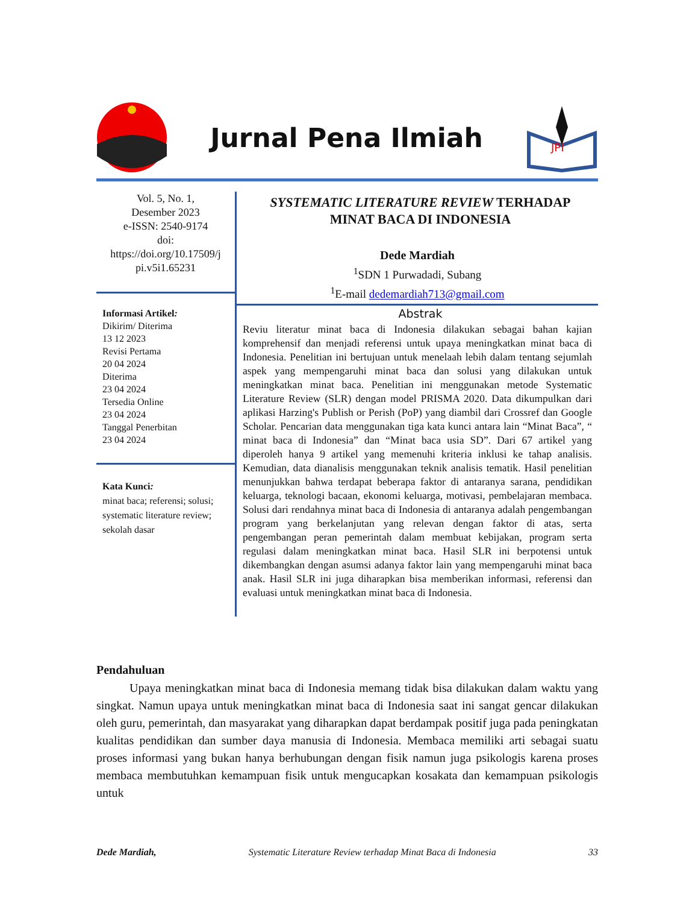Jurnal Pena Ilmiah
JPI
Vol. 5, No. 1,
Desember 2023
e-ISSN: 2540-9174
doi:
https://doi.org/10.17509/j
pi.v5i1.65231
Informasi Artikel:
Dikirim/ Diterima
13 12 2023
Revisi Pertama
20 04 2024
Diterima
23 04 2024
Tersedia Online
23 04 2024
Tanggal Penerbitan
23 04 2024
Kata Kunci:
minat baca; referensi; solusi; systematic literature review; sekolah dasar
SYSTEMATIC LITERATURE REVIEW TERHADAP
MINAT BACA DI INDONESIA
Dede Mardiah
<sup>1</sup> SDN 1 Purwadadi, Subang
<sup>1</sup> E-mail dedemardiah713@gmail.com
Abstrak
Reviu literatur minat baca di Indonesia dilakukan sebagai bahan kajian komprehensif dan menjadi referensi untuk upaya meningkatkan minat baca di Indonesia. Penelitian ini bertujuan untuk menelaah lebih dalam tentang sejumlah aspek yang mempengaruhi minat baca dan solusi yang dilakukan untuk meningkatkan minat baca. Penelitian ini menggunakan metode Systematic Literature Review (SLR) dengan model PRISMA 2020. Data dikumpulkan dari aplikasi Harzing's Publish or Perish (PoP) yang diambil dari Crossref dan Google Scholar. Pencarian data menggunakan tiga kata kunci antara lain “Minat Baca”, “ minat baca di Indonesia” dan “Minat baca usia SD”. Dari 67 artikel yang diperoleh hanya 9 artikel yang memenuhi kriteria inklusi ke tahap analisis. Kemudian, data dianalisis menggunakan teknik analisis tematik. Hasil penelitian menunjukkan bahwa terdapat beberapa faktor di antaranya sarana, pendidikan keluarga, teknologi bacaan, ekonomi keluarga, motivasi, pembelajaran membaca. Solusi dari rendahnya minat baca di Indonesia di antaranya adalah pengembangan program yang berkelanjutan yang relevan dengan faktor di atas, serta pengembangan peran pemerintah dalam membuat kebijakan, program serta regulasi dalam meningkatkan minat baca. Hasil SLR ini berpotensi untuk dikembangkan dengan asumsi adanya faktor lain yang mempengaruhi minat baca anak. Hasil SLR ini juga diharapkan bisa memberikan informasi, referensi dan evaluasi untuk meningkatkan minat baca di Indonesia.
Pendahuluan
Upaya meningkatkan minat baca di Indonesia memang tidak bisa dilakukan dalam waktu yang singkat. Namun upaya untuk meningkatkan minat baca di Indonesia saat ini sangat gencar dilakukan oleh guru, pemerintah, dan masyarakat yang diharapkan dapat berdampak positif juga pada peningkatan kualitas pendidikan dan sumber daya manusia di Indonesia. Membaca memiliki arti sebagai suatu proses informasi yang bukan hanya berhubungan dengan fisik namun juga psikologis karena proses membaca membutuhkan kemampuan fisik untuk mengucapkan kosakata dan kemampuan psikologis untuk
Dede Mardiah, Systematic Literature Review terhadap Minat Baca di Indonesia 33